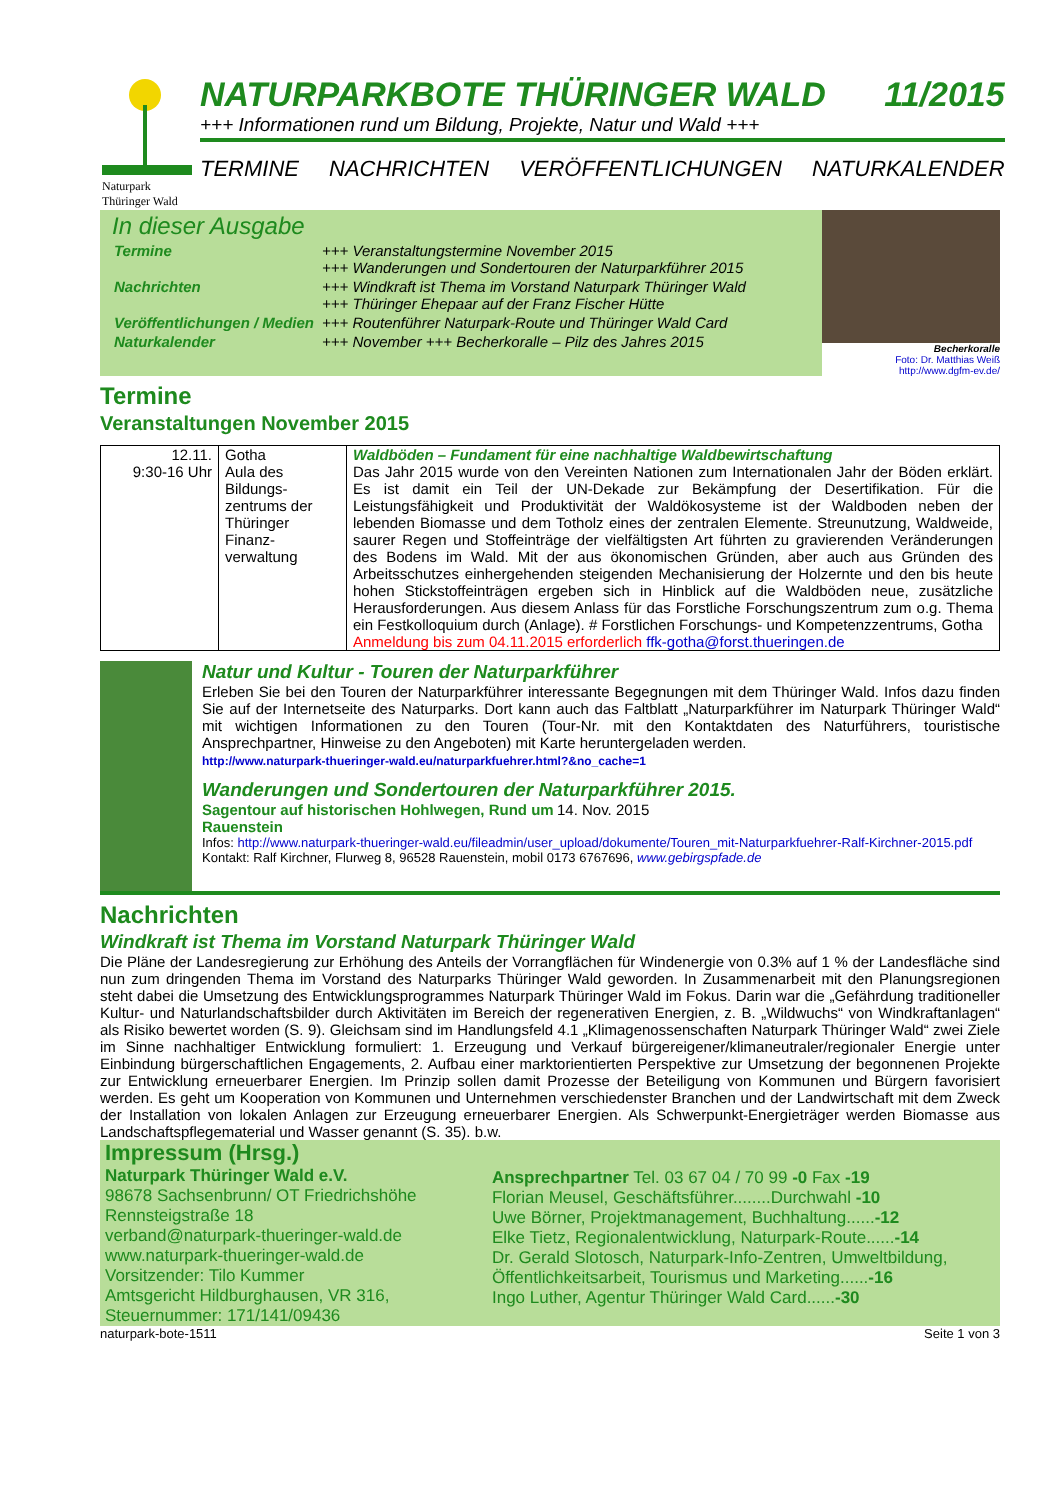Naturpark
Thüringer Wald
NATURPARKBOTE THÜRINGER WALD 11/2015
+++ Informationen rund um Bildung, Projekte, Natur und Wald +++
TERMINE NACHRICHTEN VERÖFFENTLICHUNGEN NATURKALENDER
In dieser Ausgabe
| Termine | +++ Veranstaltungstermine November 2015 +++ Wanderungen und Sondertouren der Naturparkführer 2015 |
| Nachrichten | +++ Windkraft ist Thema im Vorstand Naturpark Thüringer Wald +++ Thüringer Ehepaar auf der Franz Fischer Hütte |
| Veröffentlichungen / Medien | +++ Routenführer Naturpark-Route und Thüringer Wald Card |
| Naturkalender | +++ November +++ Becherkoralle – Pilz des Jahres 2015 |
Becherkoralle
Foto: Dr. Matthias Weiß
http://www.dgfm-ev.de/
Termine
Veranstaltungen November 2015
| 12.11. 9:30-16 Uhr | Gotha Aula des Bildungs-zentrums der Thüringer Finanz-verwaltung | Waldböden – Fundament für eine nachhaltige Waldbewirtschaftung Das Jahr 2015 wurde von den Vereinten Nationen zum Internationalen Jahr der Böden erklärt. Es ist damit ein Teil der UN-Dekade zur Bekämpfung der Desertifikation. Für die Leistungsfähigkeit und Produktivität der Waldökosysteme ist der Waldboden neben der lebenden Biomasse und dem Totholz eines der zentralen Elemente. Streunutzung, Waldweide, saurer Regen und Stoffeinträge der vielfältigsten Art führten zu gravierenden Veränderungen des Bodens im Wald. Mit der aus ökonomischen Gründen, aber auch aus Gründen des Arbeitsschutzes einhergehenden steigenden Mechanisierung der Holzernte und den bis heute hohen Stickstoffeinträgen ergeben sich in Hinblick auf die Waldböden neue, zusätzliche Herausforderungen. Aus diesem Anlass für das Forstliche Forschungszentrum zum o.g. Thema ein Festkolloquium durch (Anlage). # Forstlichen Forschungs- und Kompetenzzentrums, Gotha Anmeldung bis zum 04.11.2015 erforderlich ffk-gotha@forst.thueringen.de |
Natur und Kultur - Touren der Naturparkführer
Erleben Sie bei den Touren der Naturparkführer interessante Begegnungen mit dem Thüringer Wald. Infos dazu finden Sie auf der Internetseite des Naturparks. Dort kann auch das Faltblatt „Naturparkführer im Naturpark Thüringer Wald“ mit wichtigen Informationen zu den Touren (Tour-Nr. mit den Kontaktdaten des Naturführers, touristische Ansprechpartner, Hinweise zu den Angeboten) mit Karte heruntergeladen werden.
http://www.naturpark-thueringer-wald.eu/naturparkfuehrer.html?&no_cache=1
Wanderungen und Sondertouren der Naturparkführer 2015.
Sagentour auf historischen Hohlwegen, Rund um Rauenstein 14. Nov. 2015
Infos: http://www.naturpark-thueringer-wald.eu/fileadmin/user_upload/dokumente/Touren_mit-Naturparkfuehrer-Ralf-Kirchner-2015.pdf
Kontakt: Ralf Kirchner, Flurweg 8, 96528 Rauenstein, mobil 0173 6767696, www.gebirgspfade.de
Nachrichten
Windkraft ist Thema im Vorstand Naturpark Thüringer Wald
Die Pläne der Landesregierung zur Erhöhung des Anteils der Vorrangflächen für Windenergie von 0.3% auf 1 % der Landesfläche sind nun zum dringenden Thema im Vorstand des Naturparks Thüringer Wald geworden. In Zusammenarbeit mit den Planungsregionen steht dabei die Umsetzung des Entwicklungsprogrammes Naturpark Thüringer Wald im Fokus. Darin war die „Gefährdung traditioneller Kultur- und Naturlandschaftsbilder durch Aktivitäten im Bereich der regenerativen Energien, z. B. „Wildwuchs“ von Windkraftanlagen“ als Risiko bewertet worden (S. 9). Gleichsam sind im Handlungsfeld 4.1 „Klimagenossenschaften Naturpark Thüringer Wald“ zwei Ziele im Sinne nachhaltiger Entwicklung formuliert: 1. Erzeugung und Verkauf bürgereigener/klimaneutraler/regionaler Energie unter Einbindung bürgerschaftlichen Engagements, 2. Aufbau einer marktorientierten Perspektive zur Umsetzung der begonnenen Projekte zur Entwicklung erneuerbarer Energien. Im Prinzip sollen damit Prozesse der Beteiligung von Kommunen und Bürgern favorisiert werden. Es geht um Kooperation von Kommunen und Unternehmen verschiedenster Branchen und der Landwirtschaft mit dem Zweck der Installation von lokalen Anlagen zur Erzeugung erneuerbarer Energien. Als Schwerpunkt-Energieträger werden Biomasse aus Landschaftspflegematerial und Wasser genannt (S. 35). b.w.
Impressum (Hrsg.)
Naturpark Thüringer Wald e.V.
98678 Sachsenbrunn/ OT Friedrichshöhe
Rennsteigstraße 18
verband@naturpark-thueringer-wald.de
www.naturpark-thueringer-wald.de
Vorsitzender: Tilo Kummer
Amtsgericht Hildburghausen, VR 316,
Steuernummer: 171/141/09436
Ansprechpartner Tel. 03 67 04 / 70 99 -0 Fax -19
Florian Meusel, Geschäftsführer........Durchwahl -10
Uwe Börner, Projektmanagement, Buchhaltung......-12
Elke Tietz, Regionalentwicklung, Naturpark-Route......-14
Dr. Gerald Slotosch, Naturpark-Info-Zentren, Umweltbildung, Öffentlichkeitsarbeit, Tourismus und Marketing......-16
Ingo Luther, Agentur Thüringer Wald Card......-30
naturpark-bote-1511 Seite 1 von 3